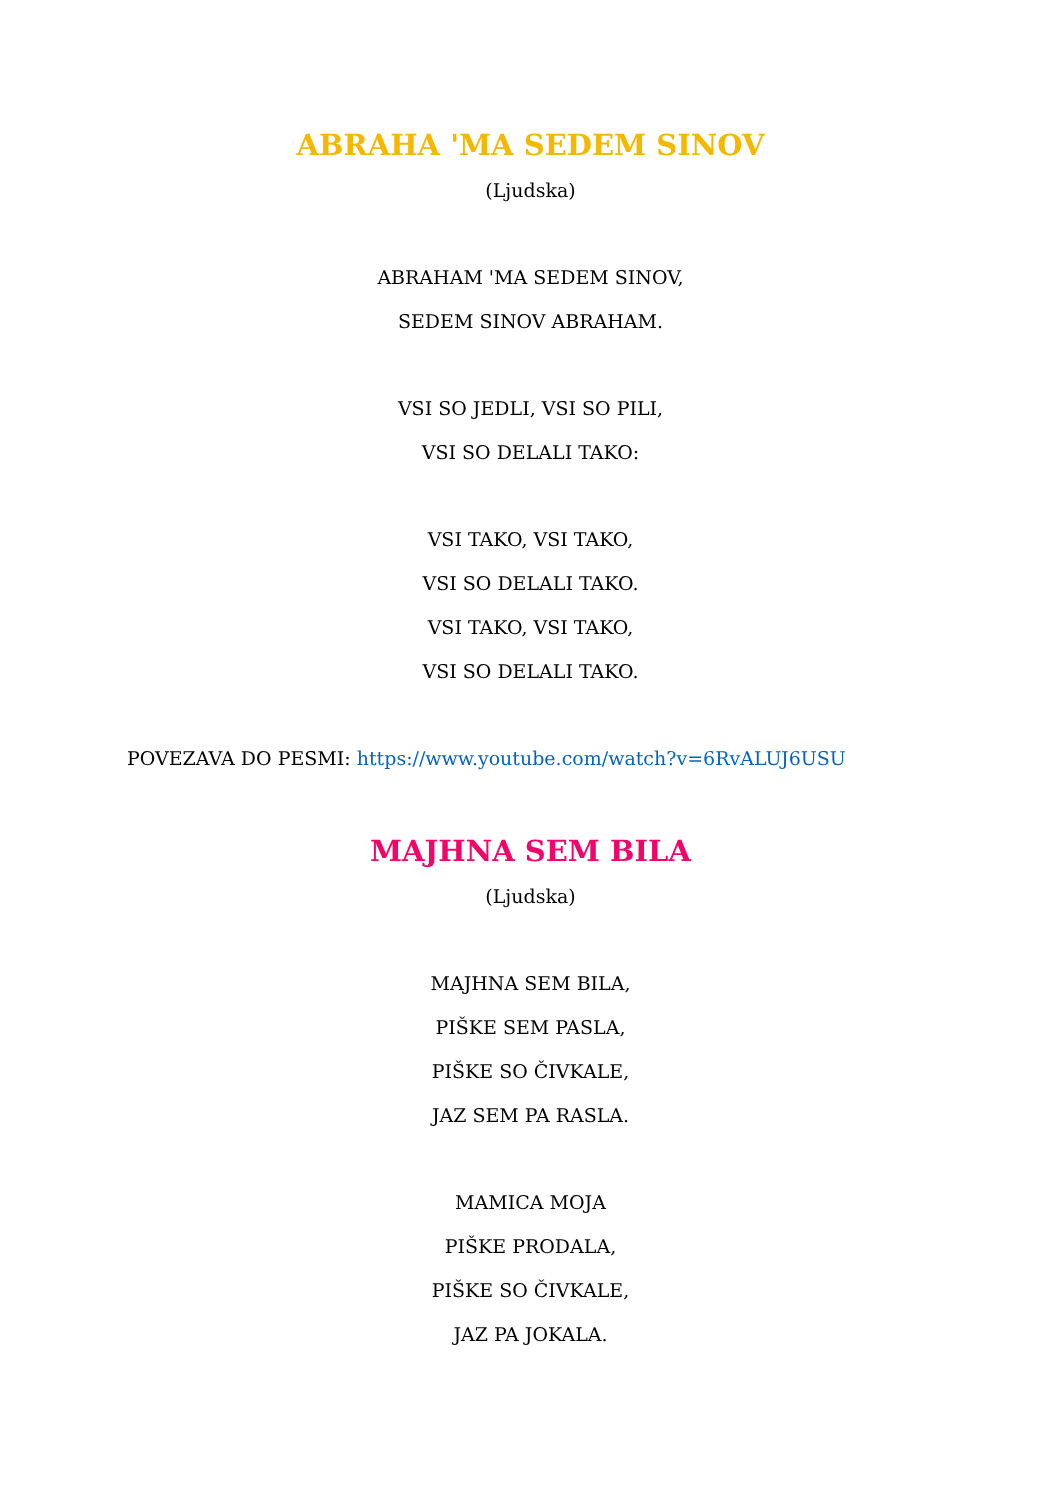ABRAHA 'MA SEDEM SINOV
(Ljudska)
ABRAHAM 'MA SEDEM SINOV,
SEDEM SINOV ABRAHAM.
VSI SO JEDLI, VSI SO PILI,
VSI SO DELALI TAKO:
VSI TAKO, VSI TAKO,
VSI SO DELALI TAKO.
VSI TAKO, VSI TAKO,
VSI SO DELALI TAKO.
POVEZAVA DO PESMI: https://www.youtube.com/watch?v=6RvALUJ6USU
MAJHNA SEM BILA
(Ljudska)
MAJHNA SEM BILA,
PIŠKE SEM PASLA,
PIŠKE SO ČIVKALE,
JAZ SEM PA RASLA.
MAMICA MOJA
PIŠKE PRODALA,
PIŠKE SO ČIVKALE,
JAZ PA JOKALA.